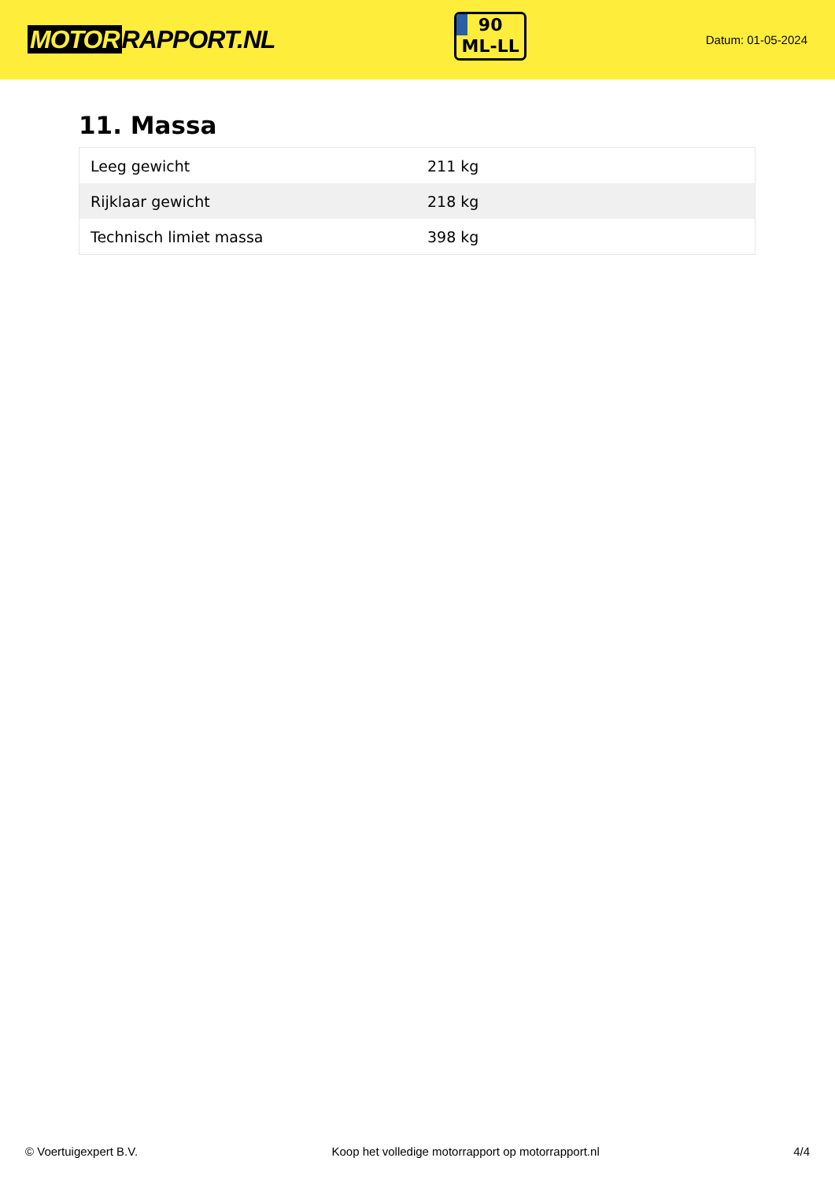MOTOR RAPPORT.NL
90
ML-LL
Datum: 01-05-2024
11. Massa
| Leeg gewicht | 211 kg |
| Rijklaar gewicht | 218 kg |
| Technisch limiet massa | 398 kg |
© Voertuigexpert B.V. Koop het volledige motorrapport op motorrapport.nl 4/4